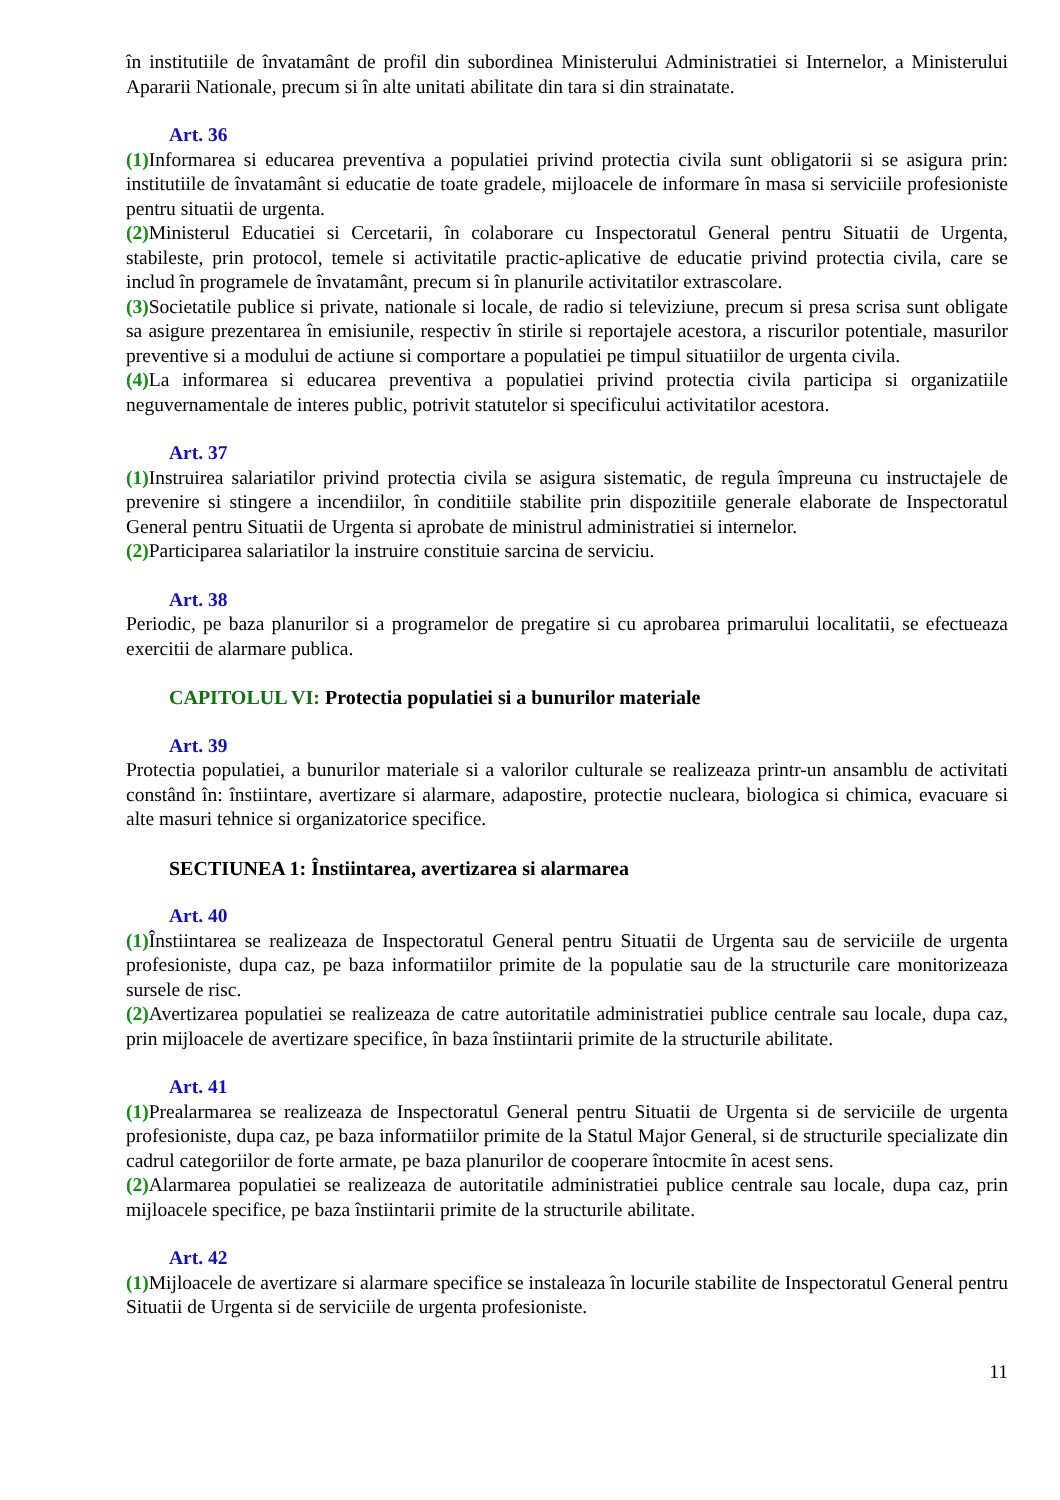în institutiile de învatamânt de profil din subordinea Ministerului Administratiei si Internelor, a Ministerului Apararii Nationale, precum si în alte unitati abilitate din tara si din strainatate.
Art. 36
(1) Informarea si educarea preventiva a populatiei privind protectia civila sunt obligatorii si se asigura prin: institutiile de învatamânt si educatie de toate gradele, mijloacele de informare în masa si serviciile profesioniste pentru situatii de urgenta.
(2) Ministerul Educatiei si Cercetarii, în colaborare cu Inspectoratul General pentru Situatii de Urgenta, stabileste, prin protocol, temele si activitatile practic-aplicative de educatie privind protectia civila, care se includ în programele de învatamânt, precum si în planurile activitatilor extrascolare.
(3) Societatile publice si private, nationale si locale, de radio si televiziune, precum si presa scrisa sunt obligate sa asigure prezentarea în emisiunile, respectiv în stirile si reportajele acestora, a riscurilor potentiale, masurilor preventive si a modului de actiune si comportare a populatiei pe timpul situatiilor de urgenta civila.
(4) La informarea si educarea preventiva a populatiei privind protectia civila participa si organizatiile neguvernamentale de interes public, potrivit statutelor si specificului activitatilor acestora.
Art. 37
(1) Instruirea salariatilor privind protectia civila se asigura sistematic, de regula împreuna cu instructajele de prevenire si stingere a incendiilor, în conditiile stabilite prin dispozitiile generale elaborate de Inspectoratul General pentru Situatii de Urgenta si aprobate de ministrul administratiei si internelor.
(2) Participarea salariatilor la instruire constituie sarcina de serviciu.
Art. 38
Periodic, pe baza planurilor si a programelor de pregatire si cu aprobarea primarului localitatii, se efectueaza exercitii de alarmare publica.
CAPITOLUL VI: Protectia populatiei si a bunurilor materiale
Art. 39
Protectia populatiei, a bunurilor materiale si a valorilor culturale se realizeaza printr-un ansamblu de activitati constând în: înstiintare, avertizare si alarmare, adapostire, protectie nucleara, biologica si chimica, evacuare si alte masuri tehnice si organizatorice specifice.
SECTIUNEA 1: Înstiintarea, avertizarea si alarmarea
Art. 40
(1) Înstiintarea se realizeaza de Inspectoratul General pentru Situatii de Urgenta sau de serviciile de urgenta profesioniste, dupa caz, pe baza informatiilor primite de la populatie sau de la structurile care monitorizeaza sursele de risc.
(2) Avertizarea populatiei se realizeaza de catre autoritatile administratiei publice centrale sau locale, dupa caz, prin mijloacele de avertizare specifice, în baza înstiintarii primite de la structurile abilitate.
Art. 41
(1) Prealarmarea se realizeaza de Inspectoratul General pentru Situatii de Urgenta si de serviciile de urgenta profesioniste, dupa caz, pe baza informatiilor primite de la Statul Major General, si de structurile specializate din cadrul categoriilor de forte armate, pe baza planurilor de cooperare întocmite în acest sens.
(2) Alarmarea populatiei se realizeaza de autoritatile administratiei publice centrale sau locale, dupa caz, prin mijloacele specifice, pe baza înstiintarii primite de la structurile abilitate.
Art. 42
(1) Mijloacele de avertizare si alarmare specifice se instaleaza în locurile stabilite de Inspectoratul General pentru Situatii de Urgenta si de serviciile de urgenta profesioniste.
11